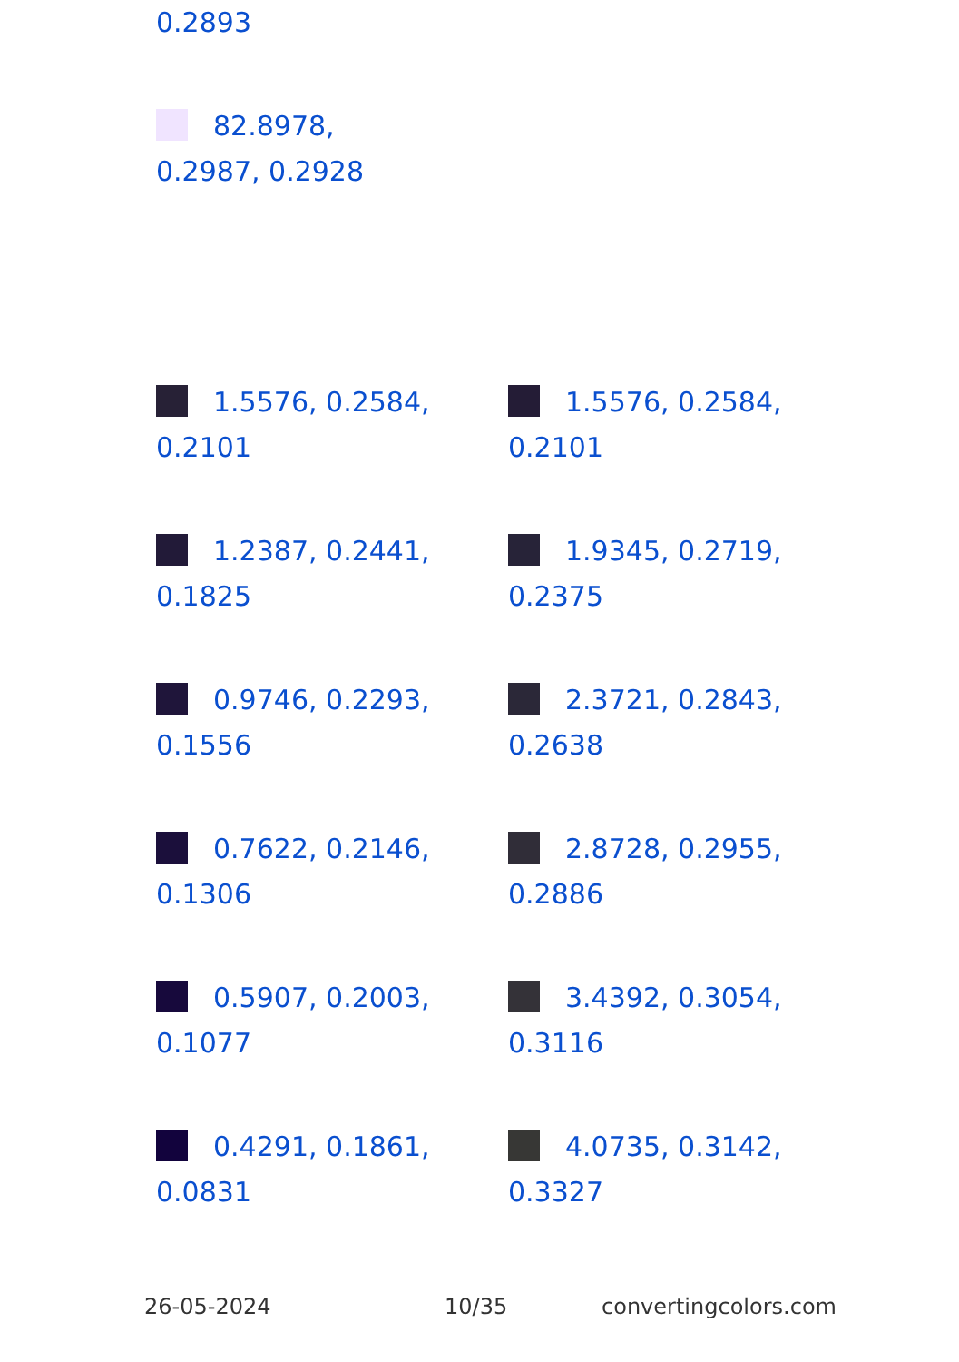0.2893
82.8978, 0.2987, 0.2928
1.5576, 0.2584, 0.2101
1.5576, 0.2584, 0.2101
1.2387, 0.2441, 0.1825
1.9345, 0.2719, 0.2375
0.9746, 0.2293, 0.1556
2.3721, 0.2843, 0.2638
0.7622, 0.2146, 0.1306
2.8728, 0.2955, 0.2886
0.5907, 0.2003, 0.1077
3.4392, 0.3054, 0.3116
0.4291, 0.1861, 0.0831
4.0735, 0.3142, 0.3327
26-05-2024 10/35 convertingcolors.com